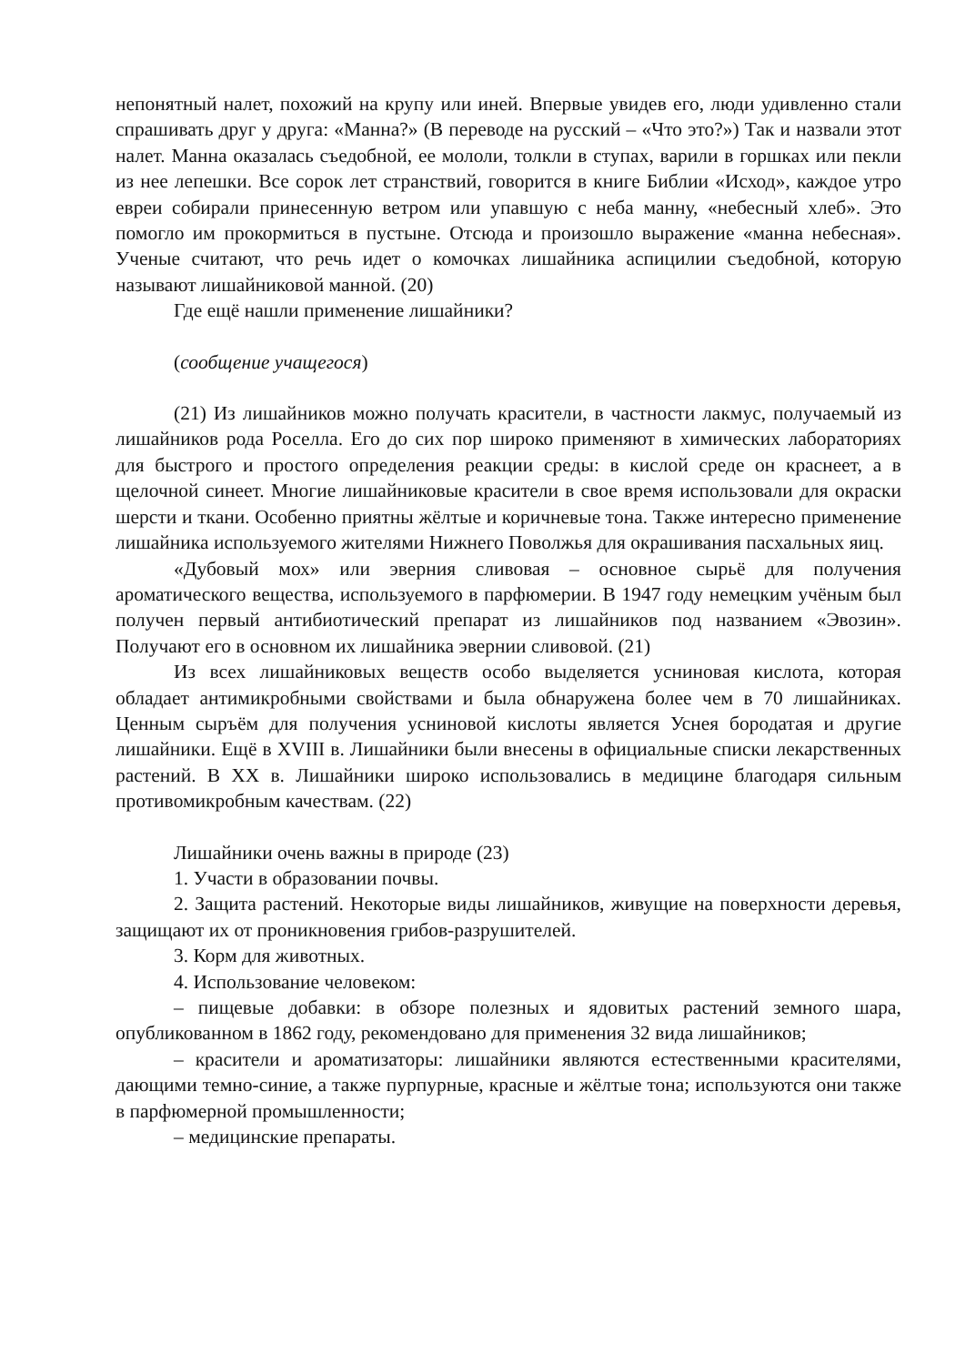непонятный налет, похожий на крупу или иней. Впервые увидев его, люди удивленно стали спрашивать друг у друга: «Манна?» (В переводе на русский – «Что это?») Так и назвали этот налет. Манна оказалась съедобной, ее мололи, толкли в ступах, варили в горшках или пекли из нее лепешки. Все сорок лет странствий, говорится в книге Библии «Исход», каждое утро евреи собирали принесенную ветром или упавшую с неба манну, «небесный хлеб». Это помогло им прокормиться в пустыне. Отсюда и произошло выражение «манна небесная». Ученые считают, что речь идет о комочках лишайника аспицилии съедобной, которую называют лишайниковой манной. (20)
Где ещё нашли применение лишайники?
(сообщение учащегося)
(21) Из лишайников можно получать красители, в частности лакмус, получаемый из лишайников рода Роселла. Его до сих пор широко применяют в химических лабораториях для быстрого и простого определения реакции среды: в кислой среде он краснеет, а в щелочной синеет. Многие лишайниковые красители в свое время использовали для окраски шерсти и ткани. Особенно приятны жёлтые и коричневые тона. Также интересно применение лишайника используемого жителями Нижнего Поволжья для окрашивания пасхальных яиц.
«Дубовый мох» или эверния сливовая – основное сырьё для получения ароматического вещества, используемого в парфюмерии. В 1947 году немецким учёным был получен первый антибиотический препарат из лишайников под названием «Эвозин». Получают его в основном их лишайника эвернии сливовой. (21)
Из всех лишайниковых веществ особо выделяется усниновая кислота, которая обладает антимикробными свойствами и была обнаружена более чем в 70 лишайниках. Ценным сыръём для получения усниновой кислоты является Уснея бородатая и другие лишайники. Ещё в XVIII в. Лишайники были внесены в официальные списки лекарственных растений. В XX в. Лишайники широко использовались в медицине благодаря сильным противомикробным качествам. (22)
Лишайники очень важны в природе (23)
1. Участи в образовании почвы.
2. Защита растений. Некоторые виды лишайников, живущие на поверхности деревья, защищают их от проникновения грибов-разрушителей.
3. Корм для животных.
4. Использование человеком:
– пищевые добавки: в обзоре полезных и ядовитых растений земного шара, опубликованном в 1862 году, рекомендовано для применения 32 вида лишайников;
– красители и ароматизаторы: лишайники являются естественными красителями, дающими темно-синие, а также пурпурные, красные и жёлтые тона; используются они также в парфюмерной промышленности;
– медицинские препараты.